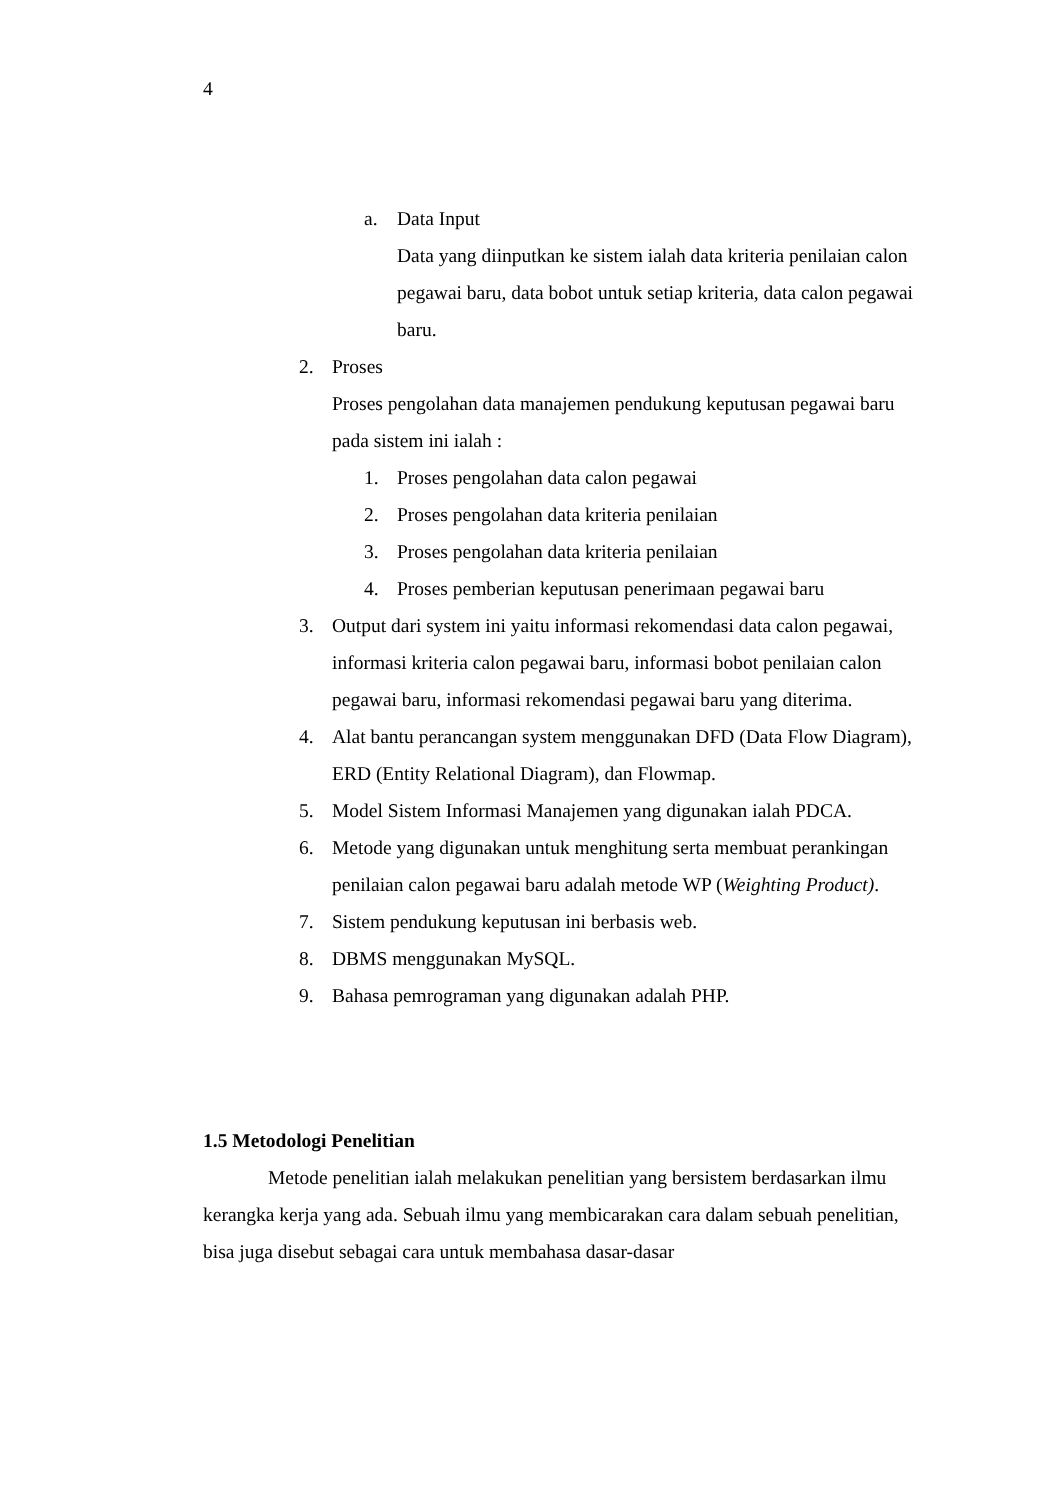4
a. Data Input
Data yang diinputkan ke sistem ialah data kriteria penilaian calon pegawai baru, data bobot untuk setiap kriteria, data calon pegawai baru.
2. Proses
Proses pengolahan data manajemen pendukung keputusan pegawai baru pada sistem ini ialah :
1. Proses pengolahan data calon pegawai
2. Proses pengolahan data kriteria penilaian
3. Proses pengolahan data kriteria penilaian
4. Proses pemberian keputusan penerimaan pegawai baru
3. Output dari system ini yaitu informasi rekomendasi data calon pegawai, informasi kriteria calon pegawai baru, informasi bobot penilaian calon pegawai baru, informasi rekomendasi pegawai baru yang diterima.
4. Alat bantu perancangan system menggunakan DFD (Data Flow Diagram), ERD (Entity Relational Diagram), dan Flowmap.
5. Model Sistem Informasi Manajemen yang digunakan ialah PDCA.
6. Metode yang digunakan untuk menghitung serta membuat perankingan penilaian calon pegawai baru adalah metode WP (Weighting Product).
7. Sistem pendukung keputusan ini berbasis web.
8. DBMS menggunakan MySQL.
9. Bahasa pemrograman yang digunakan adalah PHP.
1.5 Metodologi Penelitian
Metode penelitian ialah melakukan penelitian yang bersistem berdasarkan ilmu kerangka kerja yang ada. Sebuah ilmu yang membicarakan cara dalam sebuah penelitian, bisa juga disebut sebagai cara untuk membahasa dasar-dasar